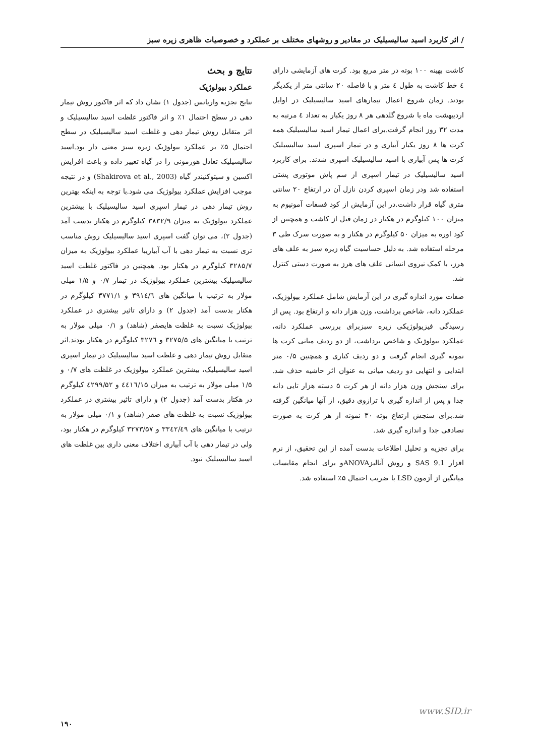/ اثر کاربرد اسید سالیسیلیک در مقادیر و روشهای مختلف بر عملکرد و خصوصیات ظاهری زیره سبز
کاشت بهینه ۱۰۰ بوته در متر مربع بود. کرت های آزمایشی دارای ٤ خط کاشت به طول ٤ متر و با فاصله ۲۰ سانتی متر از یکدیگر بودند. زمان شروع اعمال تیمارهای اسید سالیسیلیک در اوایل اردیبهشت ماه با شروع گلدهی هر ۸ روز یکبار به تعداد ٤ مرتبه به مدت ۳۲ روز انجام گرفت.برای اعمال تیمار اسید سالیسیلیک همه کرت ها ۸ روز یکبار آبیاری و در تیمار اسپری اسید سالیسیلیک کرت ها پس آبیاری با اسید سالیسیلیک اسپری شدند. برای کاربرد اسید سالیسیلیک در تیمار اسپری از سم پاش موتوری پشتی استفاده شد ودر زمان اسپری کردن نازل آن در ارتفاع ۲۰ سانتی متری گیاه قرار داشت.در این آزمایش از کود فسفات آمونیوم به میزان ۱۰۰ کیلوگرم در هکتار در زمان قبل از کاشت و همچنین از کود اوره به میزان ۵۰ کیلوگرم در هکتار و به صورت سرک طی ۳ مرحله استفاده شد. به دلیل حساسیت گیاه زیره سبز به علف های هرز، با کمک نیروی انسانی علف های هرز به صورت دستی کنترل شد.
صفات مورد اندازه گیری در این آزمایش شامل عملکرد بیولوژیک، عملکرد دانه، شاخص برداشت، وزن هزار دانه و ارتفاع بود. پس از رسیدگی فیزیولوژیکی زیره سبزبرای بررسی عملکرد دانه، عملکرد بیولوژیک و شاخص برداشت، از دو ردیف میانی کرت ها نمونه گیری انجام گرفت و دو ردیف کناری و همچنین ۰/۵ متر ابتدایی و انتهایی دو ردیف میانی به عنوان اثر حاشیه حذف شد. برای سنجش وزن هزار دانه از هر کرت ۵ دسته هزار تایی دانه جدا و پس از اندازه گیری با ترازوی دقیق، از آنها میانگین گرفته شد.برای سنجش ارتفاع بوته ۳۰ نمونه از هر کرت به صورت تصادفی جدا و اندازه گیری شد.
برای تجزیه و تحلیل اطلاعات بدست آمده از این تحقیق، از نرم افزار SAS 9.1 و روش آنالیزANOVAو برای انجام مقایسات میانگین از آزمون LSD با ضریب احتمال ۵٪ استفاده شد.
نتایج و بحث
عملکرد بیولوژیک
نتایج تجزیه واریانس (جدول ۱) نشان داد که اثر فاکتور روش تیمار دهی در سطح احتمال ۱٪ و اثر فاکتور غلظت اسید سالیسیلیک و اثر متقابل روش تیمار دهی و غلظت اسید سالیسیلیک در سطح احتمال ۵٪ بر عملکرد بیولوژیک زیره سبز معنی دار بود.اسید سالیسیلیک تعادل هورمونی را در گیاه تغییر داده و باعث افزایش اکسین و سیتوکنیندر گیاه (Shakirova et al., 2003) و در نتیجه موجب افزایش عملکرد بیولوژیک می شود.با توجه به اینکه بهترین روش تیمار دهی در تیمار اسپری اسید سالیسیلیک با بیشترین عملکرد بیولوژیک به میزان ۳۸۳۲/۹ کیلوگرم در هکتار بدست آمد (جدول ۲)، می توان گفت اسپری اسید سالیسیلیک روش مناسب تری نسبت به تیمار دهی با آب آبیاریبا عملکرد بیولوژیک به میزان ۳۲۸۵/۷ کیلوگرم در هکتار بود. همچنین در فاکتور غلظت اسید سالیسیلیک بیشترین عملکرد بیولوژیک در تیمار ۰/۷ و ۱/۵ میلی مولار به ترتیب با میانگین های ۳۹۱٤/٦ و ۳۷۷۱/۱ کیلوگرم در هکتار بدست آمد (جدول ۲) و دارای تاثیر بیشتری در عملکرد بیولوژیک نسبت به غلظت هایصفر (شاهد) و ۰/۱ میلی مولار به ترتیب با میانگین های ۳۲۷۵/۵ و ۳۲۷٦ کیلوگرم در هکتار بودند.اثر متقابل روش تیمار دهی و غلظت اسید سالیسیلیک در تیمار اسپری اسید سالیسیلیک، بیشترین عملکرد بیولوژیک در غلظت های ۰/۷ و ۱/۵ میلی مولار به ترتیب به میزان ٤٤١٦/١۵ و ٤۲۹۹/۵۲ کیلوگرم در هکتار بدست آمد (جدول ۲) و دارای تاثیر بیشتری در عملکرد بیولوژیک نسبت به غلظت های صفر (شاهد) و ۰/۱ میلی مولار به ترتیب با میانگین های ۳۳٤۲/٤۹ و ۳۲۷۳/۵۷ کیلوگرم در هکتار بود، ولی در تیمار دهی با آب آبیاری اختلاف معنی داری بین غلظت های اسید سالیسیلیک نبود.
www.SID.ir
۱۹۰